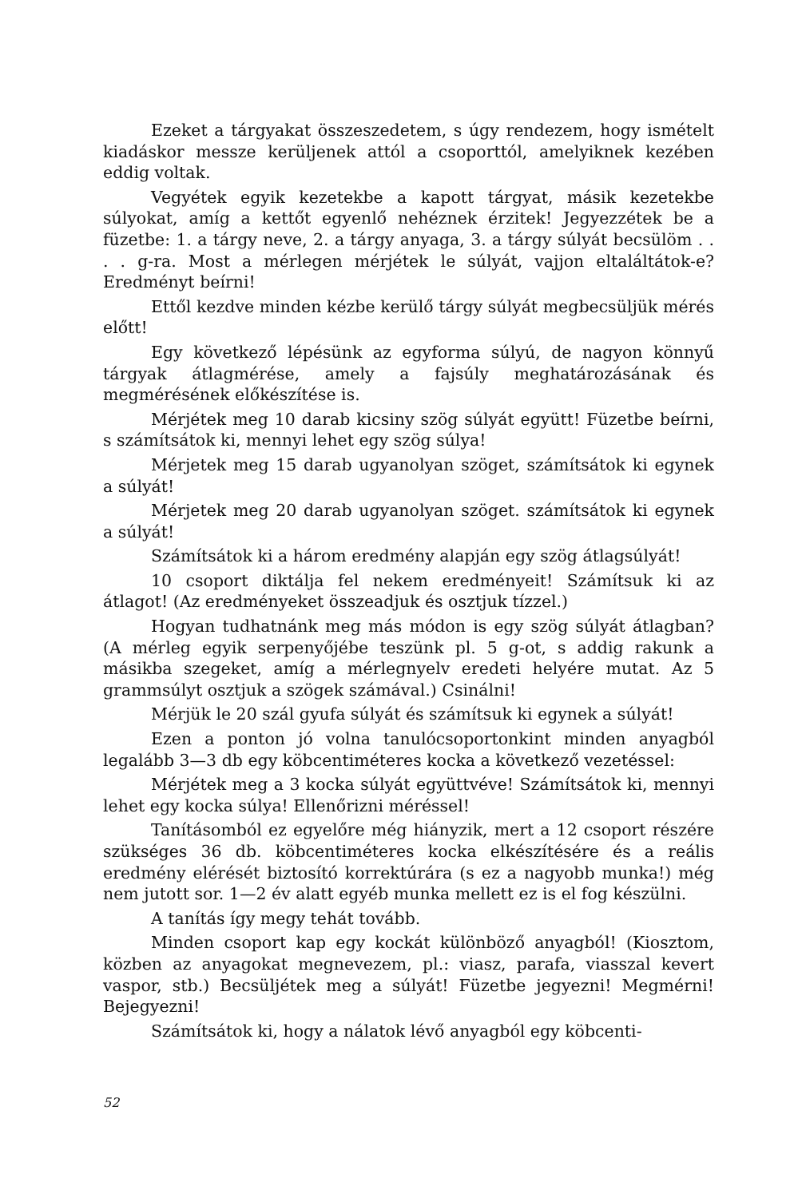Ezeket a tárgyakat összeszedetem, s úgy rendezem, hogy ismételt kiadáskor messze kerüljenek attól a csoporttól, amelyiknek kezében eddig voltak.
Vegyétek egyik kezetekbe a kapott tárgyat, másik kezetekbe súlyokat, amíg a kettőt egyenlő nehéznek érzitek! Jegyezzétek be a füzetbe: 1. a tárgy neve, 2. a tárgy anyaga, 3. a tárgy súlyát becsülöm . . . . g-ra. Most a mérlegen mérjétek le súlyát, vajjon eltaláltátok-e? Eredményt beírni!
Ettől kezdve minden kézbe kerülő tárgy súlyát megbecsüljük mérés előtt!
Egy következő lépésünk az egyforma súlyú, de nagyon könnyű tárgyak átlagmérése, amely a fajsúly meghatározásának és megmérésének előkészítése is.
Mérjétek meg 10 darab kicsiny szög súlyát együtt! Füzetbe beírni, s számítsátok ki, mennyi lehet egy szög súlya!
Mérjetek meg 15 darab ugyanolyan szöget, számítsátok ki egynek a súlyát!
Mérjetek meg 20 darab ugyanolyan szöget. számítsátok ki egynek a súlyát!
Számítsátok ki a három eredmény alapján egy szög átlagsúlyát!
10 csoport diktálja fel nekem eredményeit! Számítsuk ki az átlagot! (Az eredményeket összeadjuk és osztjuk tízzel.)
Hogyan tudhatnánk meg más módon is egy szög súlyát átlagban? (A mérleg egyik serpenyőjébe teszünk pl. 5 g-ot, s addig rakunk a másikba szegeket, amíg a mérlegnyelv eredeti helyére mutat. Az 5 grammsúlyt osztjuk a szögek számával.) Csinálni!
Mérjük le 20 szál gyufa súlyát és számítsuk ki egynek a súlyát!
Ezen a ponton jó volna tanulócsoportonkint minden anyagból legalább 3—3 db egy köbcentiméteres kocka a következő vezetéssel:
Mérjétek meg a 3 kocka súlyát együttvéve! Számítsátok ki, mennyi lehet egy kocka súlya! Ellenőrizni méréssel!
Tanításomból ez egyelőre még hiányzik, mert a 12 csoport részére szükséges 36 db. köbcentiméteres kocka elkészítésére és a reális eredmény elérését biztosító korrektúrára (s ez a nagyobb munka!) még nem jutott sor. 1—2 év alatt egyéb munka mellett ez is el fog készülni.
A tanítás így megy tehát tovább.
Minden csoport kap egy kockát különböző anyagból! (Kiosztom, közben az anyagokat megnevezem, pl.: viasz, parafa, viasszal kevert vaspor, stb.) Becsüljétek meg a súlyát! Füzetbe jegyezni! Megmérni! Bejegyezni!
Számítsátok ki, hogy a nálatok lévő anyagból egy köbcenti-
52